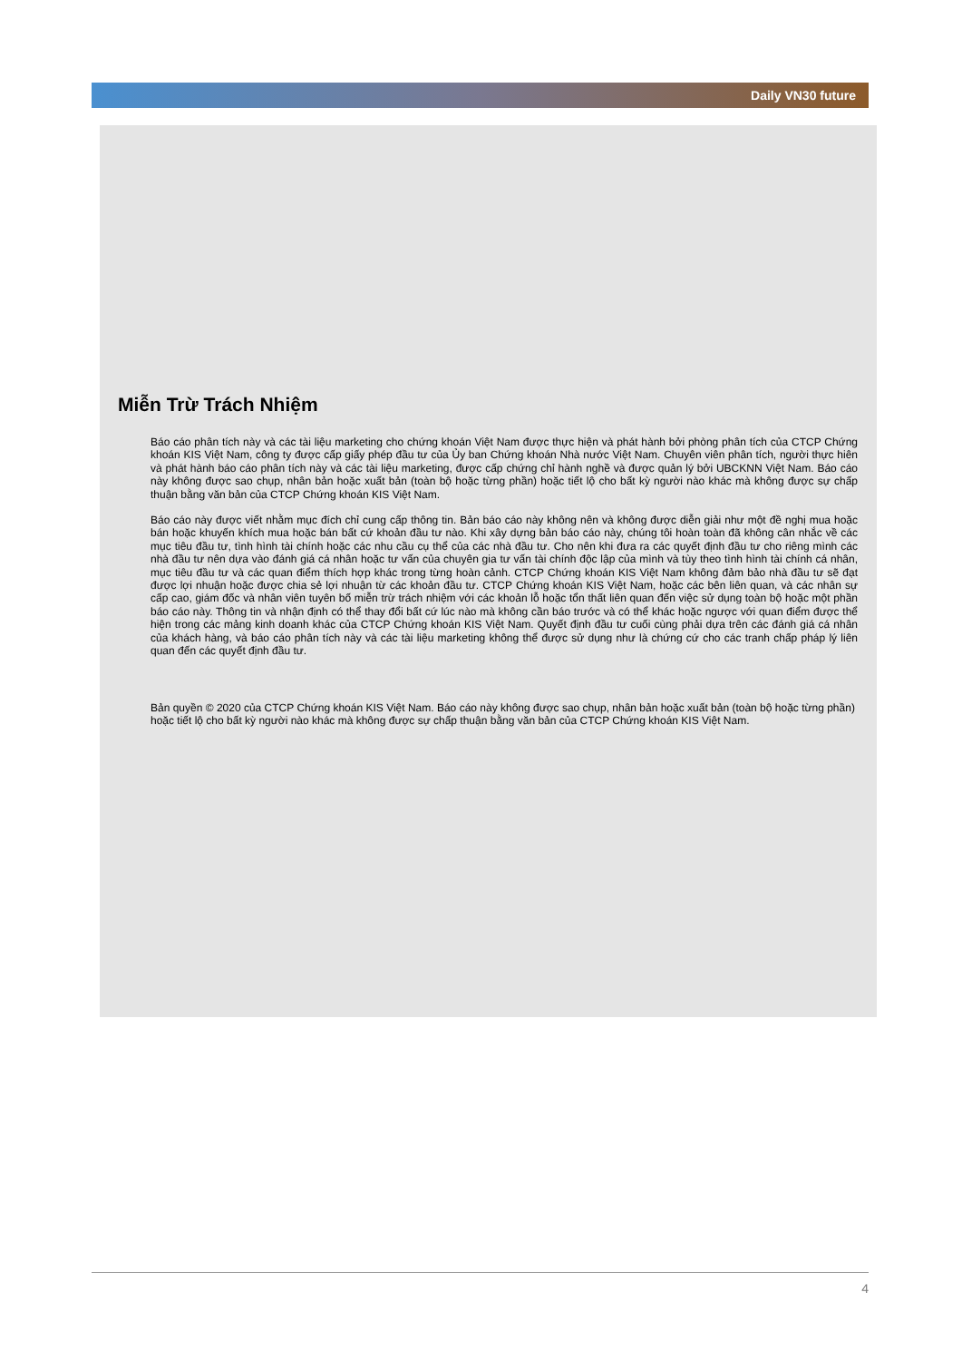Daily VN30 future
Miễn Trừ Trách Nhiệm
Báo cáo phân tích này và các tài liệu marketing cho chứng khoán Việt Nam được thực hiện và phát hành bởi phòng phân tích của CTCP Chứng khoán KIS Việt Nam, công ty được cấp giấy phép đầu tư của Ủy ban Chứng khoán Nhà nước Việt Nam. Chuyên viên phân tích, người thực hiên và phát hành báo cáo phân tích này và các tài liệu marketing, được cấp chứng chỉ hành nghề và được quản lý bởi UBCKNN Việt Nam. Báo cáo này không được sao chụp, nhân bản hoặc xuất bản (toàn bộ hoặc từng phần) hoặc tiết lộ cho bất kỳ người nào khác mà không được sự chấp thuận bằng văn bản của CTCP Chứng khoán KIS Việt Nam.
Báo cáo này được viết nhằm mục đích chỉ cung cấp thông tin. Bản báo cáo này không nên và không được diễn giải như một đề nghị mua hoặc bán hoặc khuyến khích mua hoặc bán bất cứ khoản đầu tư nào. Khi xây dựng bản báo cáo này, chúng tôi hoàn toàn đã không cân nhắc về các mục tiêu đầu tư, tình hình tài chính hoặc các nhu cầu cụ thể của các nhà đầu tư. Cho nên khi đưa ra các quyết định đầu tư cho riêng mình các nhà đầu tư nên dựa vào đánh giá cá nhân hoặc tư vấn của chuyên gia tư vấn tài chính độc lập của mình và tùy theo tình hình tài chính cá nhân, mục tiêu đầu tư và các quan điểm thích hợp khác trong từng hoàn cảnh. CTCP Chứng khoán KIS Việt Nam không đảm bảo nhà đầu tư sẽ đạt được lợi nhuận hoặc được chia sẻ lợi nhuận từ các khoản đầu tư. CTCP Chứng khoán KIS Việt Nam, hoặc các bên liên quan, và các nhân sự cấp cao, giám đốc và nhân viên tuyên bố miễn trừ trách nhiệm với các khoản lỗ hoặc tổn thất liên quan đến việc sử dụng toàn bộ hoặc một phần báo cáo này. Thông tin và nhận định có thể thay đổi bất cứ lúc nào mà không cần báo trước và có thể khác hoặc ngược với quan điểm được thể hiện trong các mảng kinh doanh khác của CTCP Chứng khoán KIS Việt Nam. Quyết định đầu tư cuối cùng phải dựa trên các đánh giá cá nhân của khách hàng, và báo cáo phân tích này và các tài liệu marketing không thể được sử dụng như là chứng cứ cho các tranh chấp pháp lý liên quan đến các quyết định đầu tư.
Bản quyền © 2020 của CTCP Chứng khoán KIS Việt Nam. Báo cáo này không được sao chụp, nhân bản hoặc xuất bản (toàn bộ hoặc từng phần) hoặc tiết lộ cho bất kỳ người nào khác mà không được sự chấp thuận bằng văn bản của CTCP Chứng khoán KIS Việt Nam.
4